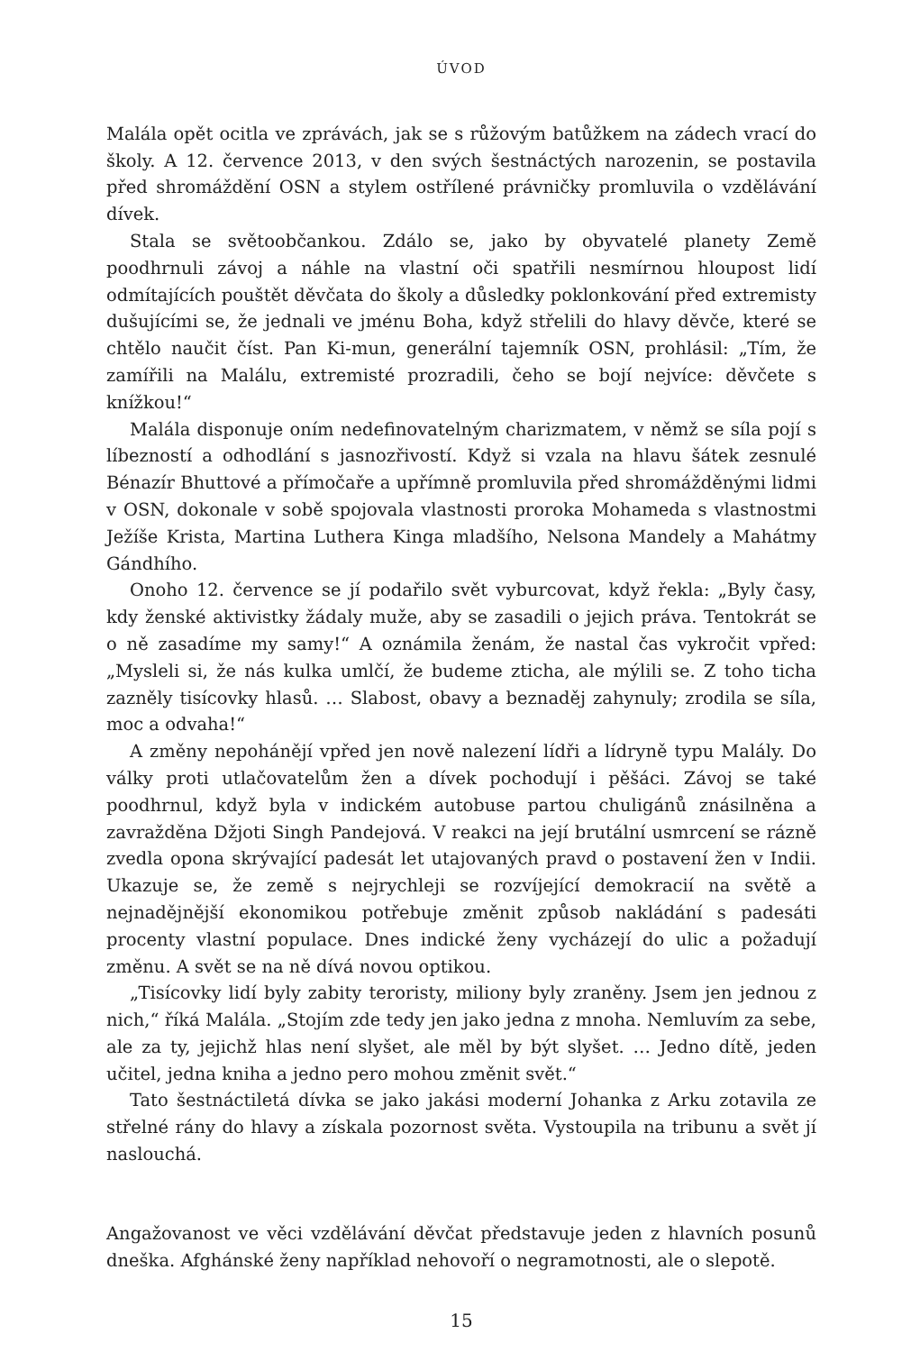ÚVOD
Malála opět ocitla ve zprávách, jak se s růžovým batůžkem na zádech vrací do školy. A 12. července 2013, v den svých šestnáctých narozenin, se postavila před shromáždění OSN a stylem ostřílené právničky promluvila o vzdělávání dívek.
Stala se světoobčankou. Zdálo se, jako by obyvatelé planety Země poodhrnuli závoj a náhle na vlastní oči spatřili nesmírnou hloupost lidí odmítajících pouštět děvčata do školy a důsledky poklonkování před extremisty dušujícími se, že jednali ve jménu Boha, když střelili do hlavy děvče, které se chtělo naučit číst. Pan Ki-mun, generální tajemník OSN, prohlásil: „Tím, že zamířili na Malálu, extremisté prozradili, čeho se bojí nejvíce: děvčete s knížkou!“
Malála disponuje oním nedefinovatelným charizmatem, v němž se síla pojí s líbezností a odhodlání s jasnozřivostí. Když si vzala na hlavu šátek zesnulé Bénazír Bhuttové a přímočaře a upřímně promluvila před shromážděnými lidmi v OSN, dokonale v sobě spojovala vlastnosti proroka Mohameda s vlastnostmi Ježíše Krista, Martina Luthera Kinga mladšího, Nelsona Mandely a Mahátmy Gándhího.
Onoho 12. července se jí podařilo svět vyburcovat, když řekla: „Byly časy, kdy ženské aktivistky žádaly muže, aby se zasadili o jejich práva. Tentokrát se o ně zasadíme my samy!“ A oznámila ženám, že nastal čas vykročit vpřed: „Mysleli si, že nás kulka umlčí, že budeme zticha, ale mýlili se. Z toho ticha zazněly tisícovky hlasů. … Slabost, obavy a beznaděj zahynuly; zrodila se síla, moc a odvaha!“
A změny nepohánějí vpřed jen nově nalezení lídři a lídryně typu Malály. Do války proti utlačovatelům žen a dívek pochodují i pěšáci. Závoj se také poodhrnul, když byla v indickém autobuse partou chuligánů znásilněna a zavražděna Džjoti Singh Pandejová. V reakci na její brutální usmrcení se rázně zvedla opona skrývající padesát let utajovaných pravd o postavení žen v Indii. Ukazuje se, že země s nejrychleji se rozvíjející demokracií na světě a nejnadějnější ekonomikou potřebuje změnit způsob nakládání s padesáti procenty vlastní populace. Dnes indické ženy vycházejí do ulic a požadují změnu. A svět se na ně dívá novou optikou.
„Tisícovky lidí byly zabity teroristy, miliony byly zraněny. Jsem jen jednou z nich,“ říká Malála. „Stojím zde tedy jen jako jedna z mnoha. Nemluvím za sebe, ale za ty, jejichž hlas není slyšet, ale měl by být slyšet. … Jedno dítě, jeden učitel, jedna kniha a jedno pero mohou změnit svět.“
Tato šestnáctiletá dívka se jako jakási moderní Johanka z Arku zotavila ze střelné rány do hlavy a získala pozornost světa. Vystoupila na tribunu a svět jí naslouchá.
Angažovanost ve věci vzdělávání děvčat představuje jeden z hlavních posunů dneška. Afghánské ženy například nehovoří o negramotnosti, ale o slepotě.
15